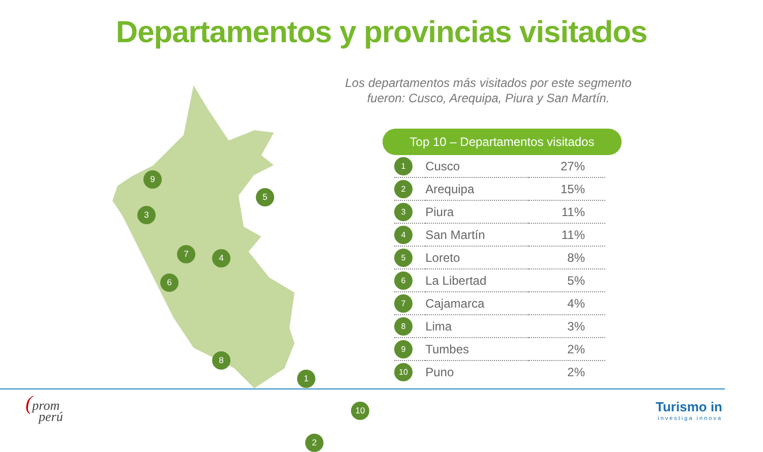Departamentos y provincias visitados
9
5
3
7 4
6
8
1
10
2
Los departamentos más visitados por este segmento
fueron: Cusco, Arequipa, Piura y San Martín.
Top 10 – Departamentos visitados
| 1 | Cusco | 27% |
| 2 | Arequipa | 15% |
| 3 | Piura | 11% |
| 4 | San Martín | 11% |
| 5 | Loreto | 8% |
| 6 | La Libertad | 5% |
| 7 | Cajamarca | 4% |
| 8 | Lima | 3% |
| 9 | Tumbes | 2% |
| 10 | Puno | 2% |
(prom
perú
Turismo in
investiga innova